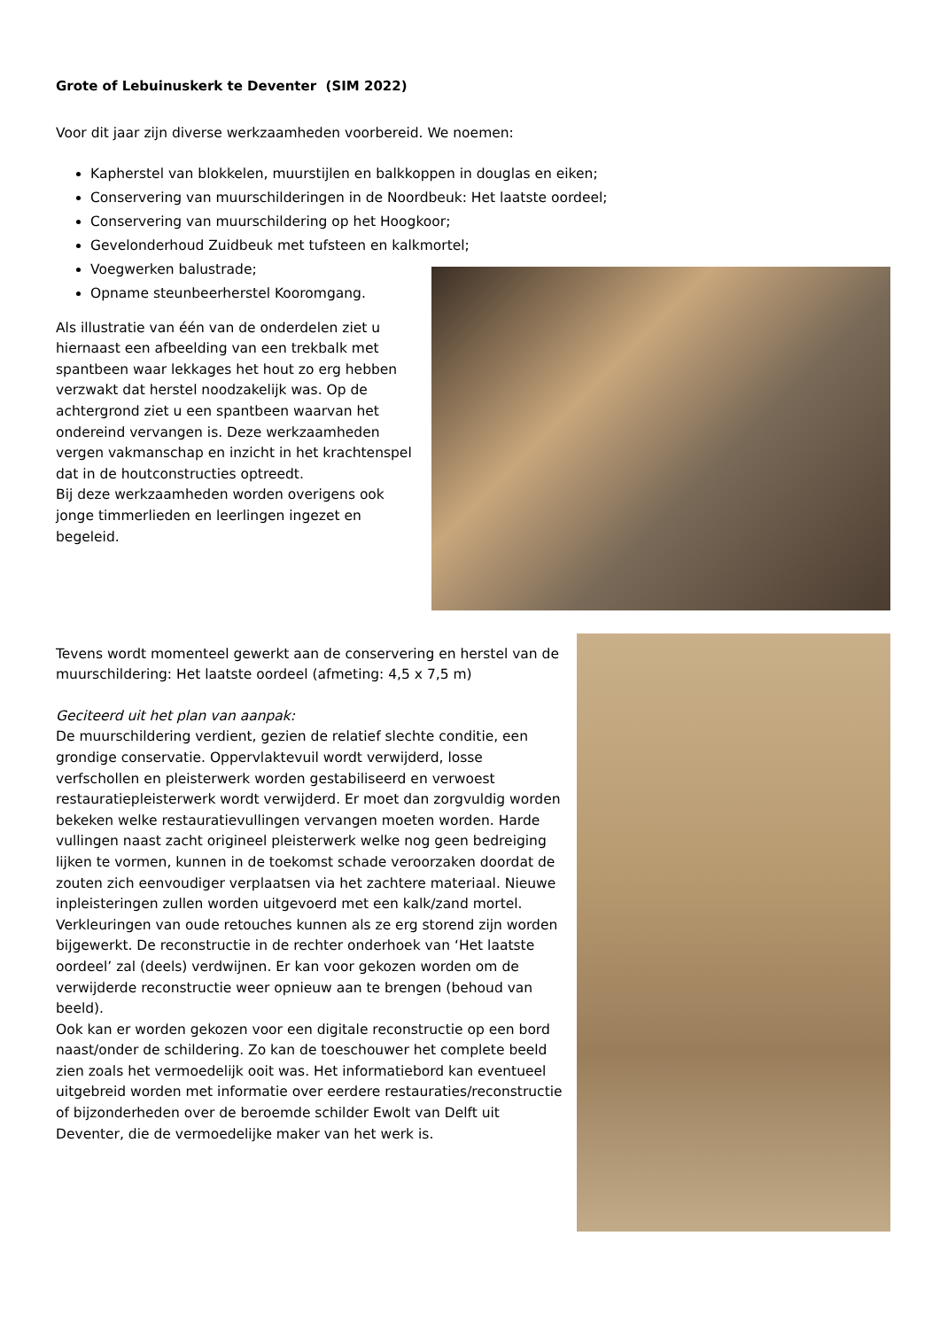Grote of Lebuinuskerk te Deventer (SIM 2022)
Voor dit jaar zijn diverse werkzaamheden voorbereid. We noemen:
Kapherstel van blokkelen, muurstijlen en balkkoppen in douglas en eiken;
Conservering van muurschilderingen in de Noordbeuk: Het laatste oordeel;
Conservering van muurschildering op het Hoogkoor;
Gevelonderhoud Zuidbeuk met tufsteen en kalkmortel;
Voegwerken balustrade;
Opname steunbeerherstel Kooromgang.
Als illustratie van één van de onderdelen ziet u hiernaast een afbeelding van een trekbalk met spantbeen waar lekkages het hout zo erg hebben verzwakt dat herstel noodzakelijk was. Op de achtergrond ziet u een spantbeen waarvan het ondereind vervangen is. Deze werkzaamheden vergen vakmanschap en inzicht in het krachtenspel dat in de houtconstructies optreedt.
Bij deze werkzaamheden worden overigens ook jonge timmerlieden en leerlingen ingezet en begeleid.
Tevens wordt momenteel gewerkt aan de conservering en herstel van de muurschildering: Het laatste oordeel (afmeting: 4,5 x 7,5 m)
Geciteerd uit het plan van aanpak:
De muurschildering verdient, gezien de relatief slechte conditie, een grondige conservatie. Oppervlaktevuil wordt verwijderd, losse verfschollen en pleisterwerk worden gestabiliseerd en verwoest restauratiepleisterwerk wordt verwijderd. Er moet dan zorgvuldig worden bekeken welke restauratievullingen vervangen moeten worden. Harde vullingen naast zacht origineel pleisterwerk welke nog geen bedreiging lijken te vormen, kunnen in de toekomst schade veroorzaken doordat de zouten zich eenvoudiger verplaatsen via het zachtere materiaal. Nieuwe inpleisteringen zullen worden uitgevoerd met een kalk/zand mortel. Verkleuringen van oude retouches kunnen als ze erg storend zijn worden bijgewerkt. De reconstructie in de rechter onderhoek van ‘Het laatste oordeel’ zal (deels) verdwijnen. Er kan voor gekozen worden om de verwijderde reconstructie weer opnieuw aan te brengen (behoud van beeld).
Ook kan er worden gekozen voor een digitale reconstructie op een bord naast/onder de schildering. Zo kan de toeschouwer het complete beeld zien zoals het vermoedelijk ooit was. Het informatiebord kan eventueel uitgebreid worden met informatie over eerdere restauraties/reconstructie of bijzonderheden over de beroemde schilder Ewolt van Delft uit Deventer, die de vermoedelijke maker van het werk is.